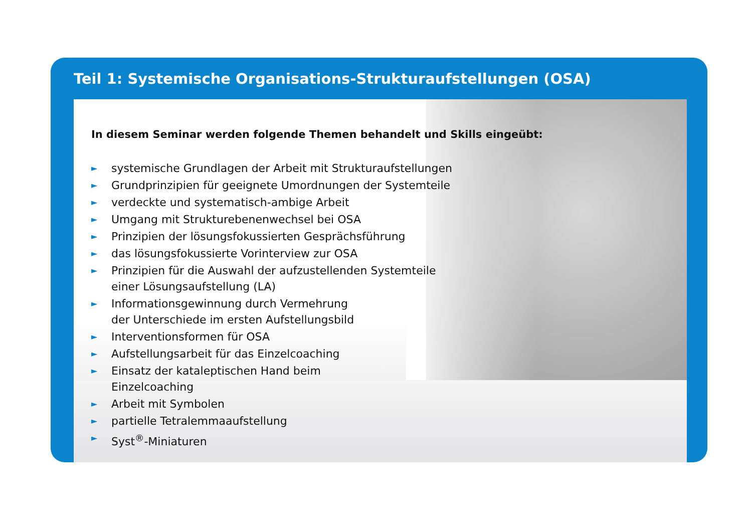Teil 1: Systemische Organisations-Strukturaufstellungen (OSA)
In diesem Seminar werden folgende Themen behandelt und Skills eingeübt:
► systemische Grundlagen der Arbeit mit Strukturaufstellungen
► Grundprinzipien für geeignete Umordnungen der Systemteile
► verdeckte und systematisch-ambige Arbeit
► Umgang mit Strukturebenenwechsel bei OSA
► Prinzipien der lösungsfokussierten Gesprächsführung
► das lösungsfokussierte Vorinterview zur OSA
► Prinzipien für die Auswahl der aufzustellenden Systemteile
einer Lösungsaufstellung (LA)
► Informationsgewinnung durch Vermehrung
der Unterschiede im ersten Aufstellungsbild
► Interventionsformen für OSA
► Aufstellungsarbeit für das Einzelcoaching
► Einsatz der kataleptischen Hand beim
Einzelcoaching
► Arbeit mit Symbolen
► partielle Tetralemmaaufstellung
► Syst<sup>®</sup>-Miniaturen